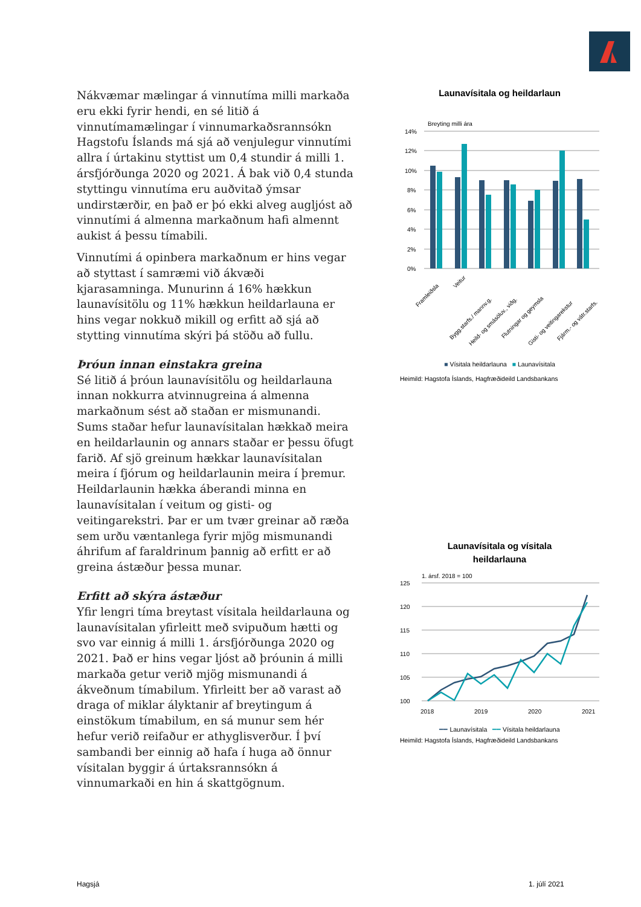Nákvæmar mælingar á vinnutíma milli markaða eru ekki fyrir hendi, en sé litið á vinnutímamælingar í vinnumarkaðsrannsókn Hagstofu Íslands má sjá að venjulegur vinnutími allra í úrtakinu styttist um 0,4 stundir á milli 1. ársfjórðunga 2020 og 2021. Á bak við 0,4 stunda styttingu vinnutíma eru auðvitað ýmsar undirstærðir, en það er þó ekki alveg augljóst að vinnutími á almenna markaðnum hafi almennt aukist á þessu tímabili.
Vinnutími á opinbera markaðnum er hins vegar að styttast í samræmi við ákvæði kjarasamninga. Munurinn á 16% hækkun launavísitölu og 11% hækkun heildarlauna er hins vegar nokkuð mikill og erfitt að sjá að stytting vinnutíma skýri þá stöðu að fullu.
Þróun innan einstakra greina
Sé litið á þróun launavísitölu og heildarlauna innan nokkurra atvinnugreina á almenna markaðnum sést að staðan er mismunandi. Sums staðar hefur launavísitalan hækkað meira en heildarlaunin og annars staðar er þessu öfugt farið. Af sjö greinum hækkar launavísitalan meira í fjórum og heildarlaunin meira í þremur. Heildarlaunin hækka áberandi minna en launavísitalan í veitum og gisti- og veitingarekstri. Þar er um tvær greinar að ræða sem urðu væntanlega fyrir mjög mismunandi áhrifum af faraldrinum þannig að erfitt er að greina ástæður þessa munar.
Erfitt að skýra ástæður
Yfir lengri tíma breytast vísitala heildarlauna og launavísitalan yfirleitt með svipuðum hætti og svo var einnig á milli 1. ársfjórðunga 2020 og 2021. Það er hins vegar ljóst að þróunin á milli markaða getur verið mjög mismunandi á ákveðnum tímabilum. Yfirleitt ber að varast að draga of miklar ályktanir af breytingum á einstökum tímabilum, en sá munur sem hér hefur verið reifaður er athyglisverður. Í því sambandi ber einnig að hafa í huga að önnur vísitalan byggir á úrtaksrannsókn á vinnumarkaði en hin á skattgögnum.
Launavísitala og heildarlaun
Breyting milli ára
14%
12%
10%
8%
6%
4%
2%
0%
Framleiðsla
Veitur
Bygg.starfs./ mannv.g.
Heild- og smásöluv., viðg.
Flutningar og geymsla
Gisti- og veitingarekstur
Fjárm.- og vátr.starfs.
■ Vísitala heildarlauna ■ Launavísitala
Heimild: Hagstofa Íslands, Hagfræðideild Landsbankans
Launavísitala og vísitala
heildarlauna
1. ársf. 2018 = 100
125
120
115
110
105
100
2018
2019
2020
2021
━━ Launavísitala ━━ Vísitala heildarlauna
Heimild: Hagstofa Íslands, Hagfræðideild Landsbankans
Hagsjá 1. júlí 2021